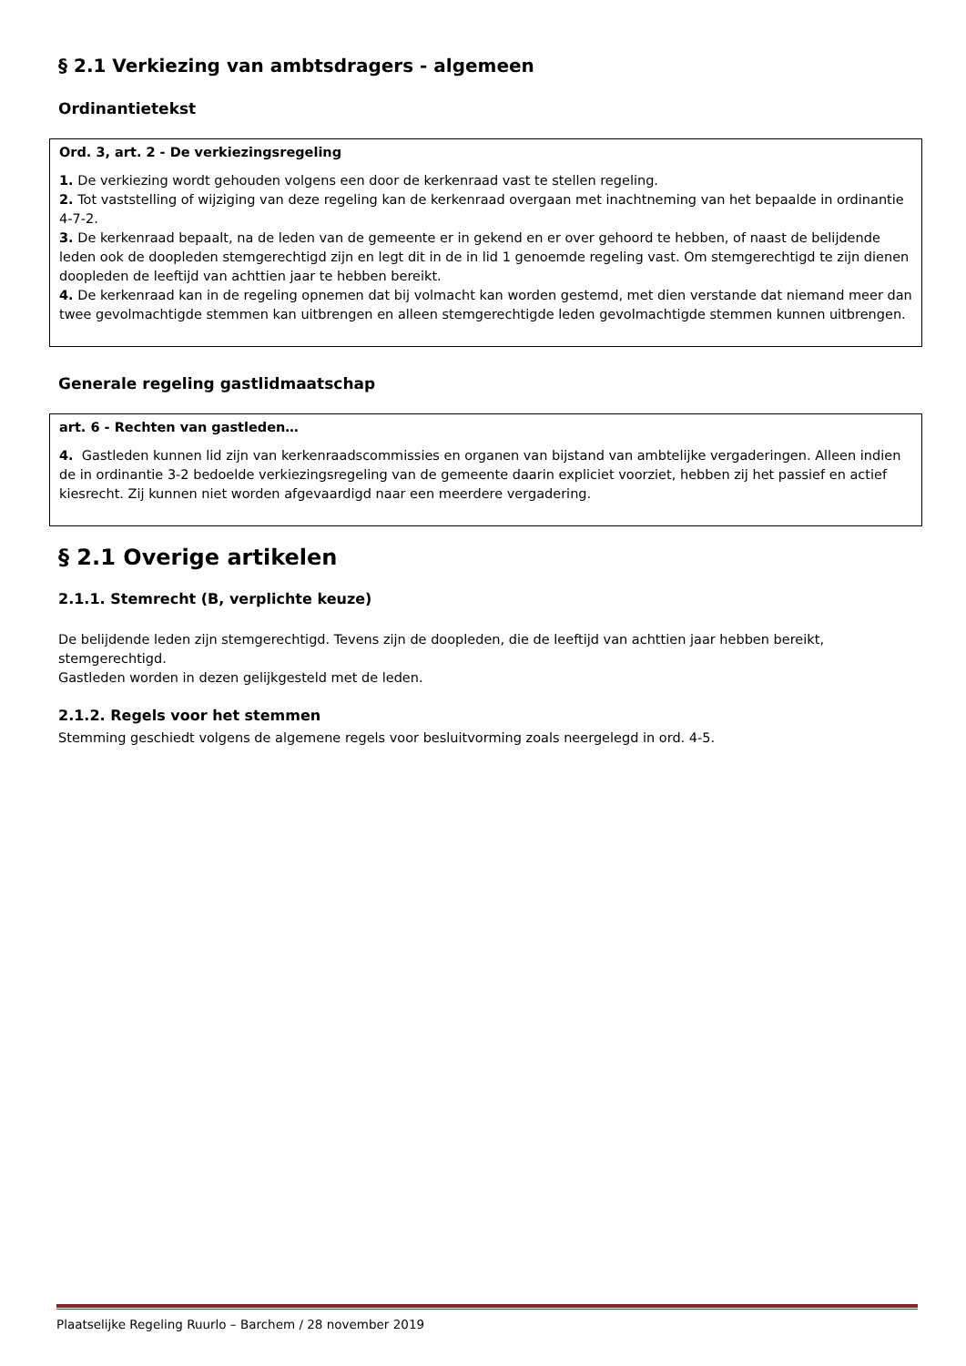§ 2.1 Verkiezing van ambtsdragers - algemeen
Ordinantietekst
Ord. 3, art. 2 - De verkiezingsregeling
1. De verkiezing wordt gehouden volgens een door de kerkenraad vast te stellen regeling.
2. Tot vaststelling of wijziging van deze regeling kan de kerkenraad overgaan met inachtneming van het bepaalde in ordinantie 4-7-2.
3. De kerkenraad bepaalt, na de leden van de gemeente er in gekend en er over gehoord te hebben, of naast de belijdende leden ook de doopleden stemgerechtigd zijn en legt dit in de in lid 1 genoemde regeling vast. Om stemgerechtigd te zijn dienen doopleden de leeftijd van achttien jaar te hebben bereikt.
4. De kerkenraad kan in de regeling opnemen dat bij volmacht kan worden gestemd, met dien verstande dat niemand meer dan twee gevolmachtigde stemmen kan uitbrengen en alleen stemgerechtigde leden gevolmachtigde stemmen kunnen uitbrengen.
Generale regeling gastlidmaatschap
art. 6 - Rechten van gastleden…
4. Gastleden kunnen lid zijn van kerkenraadscommissies en organen van bijstand van ambtelijke vergaderingen. Alleen indien de in ordinantie 3-2 bedoelde verkiezingsregeling van de gemeente daarin expliciet voorziet, hebben zij het passief en actief kiesrecht. Zij kunnen niet worden afgevaardigd naar een meerdere vergadering.
§ 2.1 Overige artikelen
2.1.1. Stemrecht (B, verplichte keuze)
De belijdende leden zijn stemgerechtigd. Tevens zijn de doopleden, die de leeftijd van achttien jaar hebben bereikt, stemgerechtigd.
Gastleden worden in dezen gelijkgesteld met de leden.
2.1.2. Regels voor het stemmen
Stemming geschiedt volgens de algemene regels voor besluitvorming zoals neergelegd in ord. 4-5.
Plaatselijke Regeling Ruurlo – Barchem / 28 november 2019